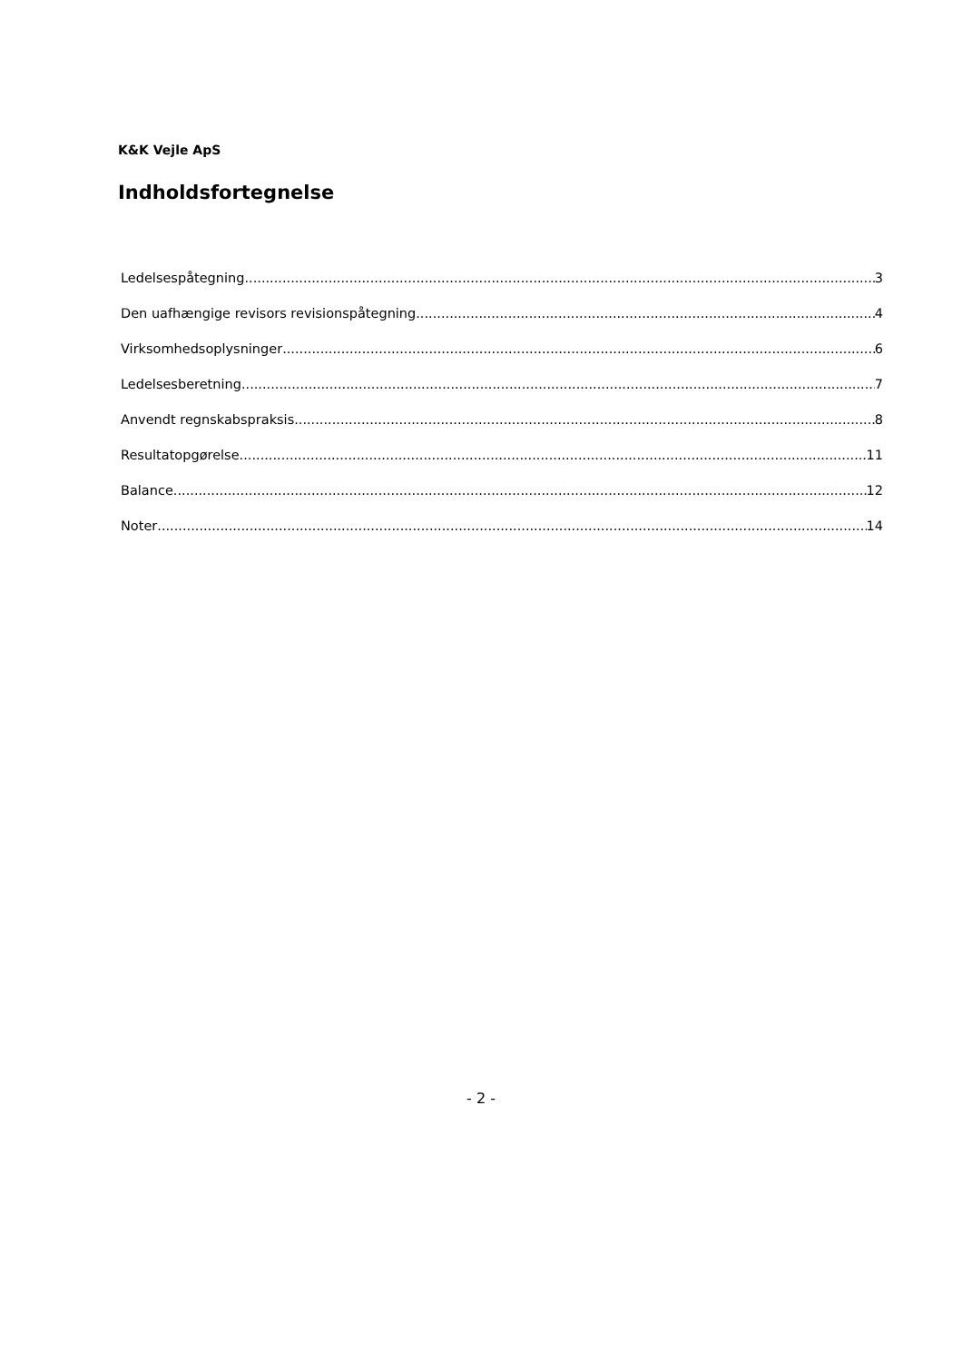K&K Vejle ApS
Indholdsfortegnelse
Ledelsespåtegning 3
Den uafhængige revisors revisionspåtegning 4
Virksomhedsoplysninger 6
Ledelsesberetning 7
Anvendt regnskabspraksis 8
Resultatopgørelse 11
Balance 12
Noter 14
- 2 -